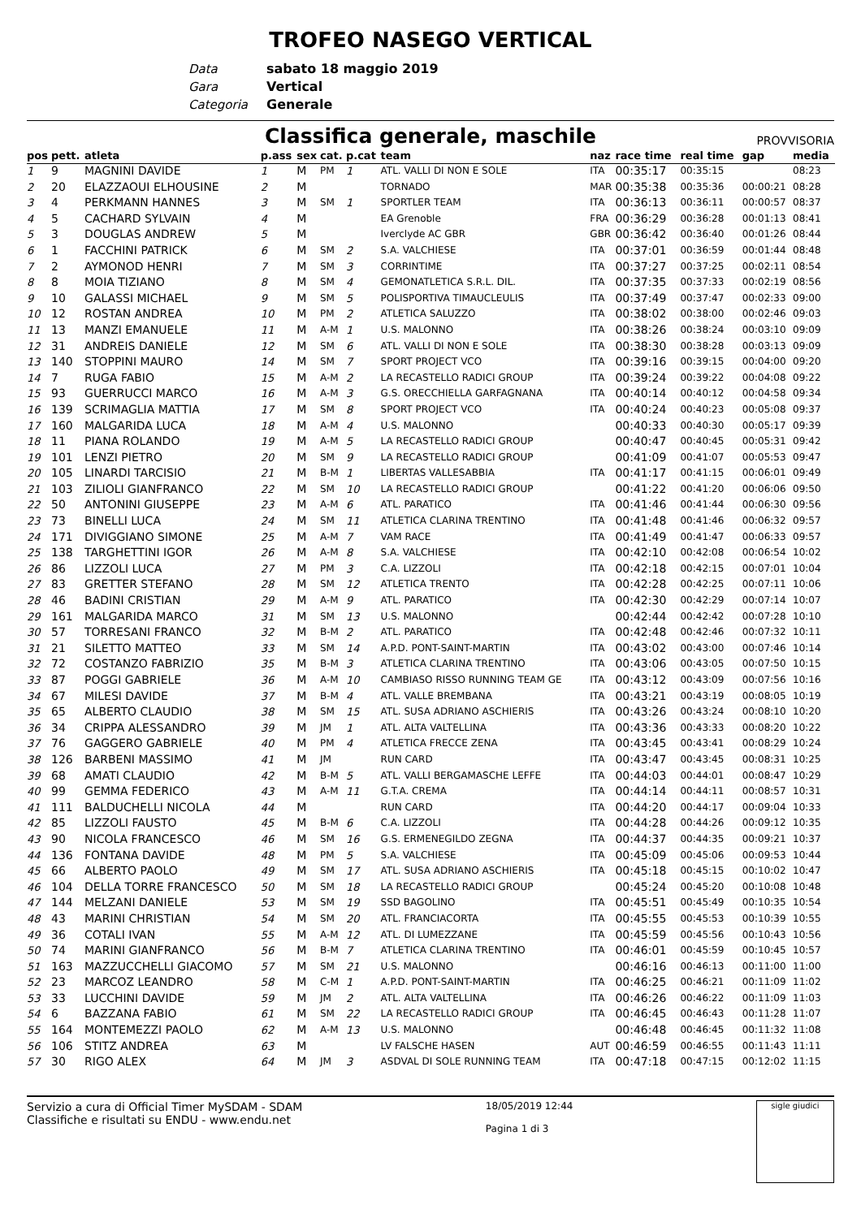TROFEO NASEGO VERTICAL
Data sabato 18 maggio 2019
Gara Vertical
Categoria Generale
Classifica generale, maschile PROVVISORIA
| pos | pett. | atleta | p.ass | sex | cat. | p.cat | team | naz | race time | real time | gap | media |
| --- | --- | --- | --- | --- | --- | --- | --- | --- | --- | --- | --- | --- |
| 1 | 9 | MAGNINI DAVIDE | 1 | M | PM | 1 | ATL. VALLI DI NON E SOLE | ITA | 00:35:17 | 00:35:15 | | 08:23 |
| 2 | 20 | ELAZZAOUI ELHOUSINE | 2 | M | | | TORNADO | MAR | 00:35:38 | 00:35:36 | 00:00:21 | 08:28 |
| 3 | 4 | PERKMANN HANNES | 3 | M | SM | 1 | SPORTLER TEAM | ITA | 00:36:13 | 00:36:11 | 00:00:57 | 08:37 |
| 4 | 5 | CACHARD SYLVAIN | 4 | M | | | EA Grenoble | FRA | 00:36:29 | 00:36:28 | 00:01:13 | 08:41 |
| 5 | 3 | DOUGLAS ANDREW | 5 | M | | | Iverclyde AC GBR | GBR | 00:36:42 | 00:36:40 | 00:01:26 | 08:44 |
| 6 | 1 | FACCHINI PATRICK | 6 | M | SM | 2 | S.A. VALCHIESE | ITA | 00:37:01 | 00:36:59 | 00:01:44 | 08:48 |
| 7 | 2 | AYMONOD HENRI | 7 | M | SM | 3 | CORRINTIME | ITA | 00:37:27 | 00:37:25 | 00:02:11 | 08:54 |
| 8 | 8 | MOIA TIZIANO | 8 | M | SM | 4 | GEMONATLETICA S.R.L. DIL. | ITA | 00:37:35 | 00:37:33 | 00:02:19 | 08:56 |
| 9 | 10 | GALASSI MICHAEL | 9 | M | SM | 5 | POLISPORTIVA TIMAUCLEULIS | ITA | 00:37:49 | 00:37:47 | 00:02:33 | 09:00 |
| 10 | 12 | ROSTAN ANDREA | 10 | M | PM | 2 | ATLETICA SALUZZO | ITA | 00:38:02 | 00:38:00 | 00:02:46 | 09:03 |
| 11 | 13 | MANZI EMANUELE | 11 | M | A-M | 1 | U.S. MALONNO | ITA | 00:38:26 | 00:38:24 | 00:03:10 | 09:09 |
| 12 | 31 | ANDREIS DANIELE | 12 | M | SM | 6 | ATL. VALLI DI NON E SOLE | ITA | 00:38:30 | 00:38:28 | 00:03:13 | 09:09 |
| 13 | 140 | STOPPINI MAURO | 14 | M | SM | 7 | SPORT PROJECT VCO | ITA | 00:39:16 | 00:39:15 | 00:04:00 | 09:20 |
| 14 | 7 | RUGA FABIO | 15 | M | A-M | 2 | LA RECASTELLO RADICI GROUP | ITA | 00:39:24 | 00:39:22 | 00:04:08 | 09:22 |
| 15 | 93 | GUERRUCCI MARCO | 16 | M | A-M | 3 | G.S. ORECCHIELLA GARFAGNANA | ITA | 00:40:14 | 00:40:12 | 00:04:58 | 09:34 |
| 16 | 139 | SCRIMAGLIA MATTIA | 17 | M | SM | 8 | SPORT PROJECT VCO | ITA | 00:40:24 | 00:40:23 | 00:05:08 | 09:37 |
| 17 | 160 | MALGARIDA LUCA | 18 | M | A-M | 4 | U.S. MALONNO | | 00:40:33 | 00:40:30 | 00:05:17 | 09:39 |
| 18 | 11 | PIANA ROLANDO | 19 | M | A-M | 5 | LA RECASTELLO RADICI GROUP | | 00:40:47 | 00:40:45 | 00:05:31 | 09:42 |
| 19 | 101 | LENZI PIETRO | 20 | M | SM | 9 | LA RECASTELLO RADICI GROUP | | 00:41:09 | 00:41:07 | 00:05:53 | 09:47 |
| 20 | 105 | LINARDI TARCISIO | 21 | M | B-M | 1 | LIBERTAS VALLESABBIA | ITA | 00:41:17 | 00:41:15 | 00:06:01 | 09:49 |
| 21 | 103 | ZILIOLI GIANFRANCO | 22 | M | SM | 10 | LA RECASTELLO RADICI GROUP | | 00:41:22 | 00:41:20 | 00:06:06 | 09:50 |
| 22 | 50 | ANTONINI GIUSEPPE | 23 | M | A-M | 6 | ATL. PARATICO | ITA | 00:41:46 | 00:41:44 | 00:06:30 | 09:56 |
| 23 | 73 | BINELLI LUCA | 24 | M | SM | 11 | ATLETICA CLARINA TRENTINO | ITA | 00:41:48 | 00:41:46 | 00:06:32 | 09:57 |
| 24 | 171 | DIVIGGIANO SIMONE | 25 | M | A-M | 7 | VAM RACE | ITA | 00:41:49 | 00:41:47 | 00:06:33 | 09:57 |
| 25 | 138 | TARGHETTINI IGOR | 26 | M | A-M | 8 | S.A. VALCHIESE | ITA | 00:42:10 | 00:42:08 | 00:06:54 | 10:02 |
| 26 | 86 | LIZZOLI LUCA | 27 | M | PM | 3 | C.A. LIZZOLI | ITA | 00:42:18 | 00:42:15 | 00:07:01 | 10:04 |
| 27 | 83 | GRETTER STEFANO | 28 | M | SM | 12 | ATLETICA TRENTO | ITA | 00:42:28 | 00:42:25 | 00:07:11 | 10:06 |
| 28 | 46 | BADINI CRISTIAN | 29 | M | A-M | 9 | ATL. PARATICO | ITA | 00:42:30 | 00:42:29 | 00:07:14 | 10:07 |
| 29 | 161 | MALGARIDA MARCO | 31 | M | SM | 13 | U.S. MALONNO | | 00:42:44 | 00:42:42 | 00:07:28 | 10:10 |
| 30 | 57 | TORRESANI FRANCO | 32 | M | B-M | 2 | ATL. PARATICO | ITA | 00:42:48 | 00:42:46 | 00:07:32 | 10:11 |
| 31 | 21 | SILETTO MATTEO | 33 | M | SM | 14 | A.P.D. PONT-SAINT-MARTIN | ITA | 00:43:02 | 00:43:00 | 00:07:46 | 10:14 |
| 32 | 72 | COSTANZO FABRIZIO | 35 | M | B-M | 3 | ATLETICA CLARINA TRENTINO | ITA | 00:43:06 | 00:43:05 | 00:07:50 | 10:15 |
| 33 | 87 | POGGI GABRIELE | 36 | M | A-M | 10 | CAMBIASO RISSO RUNNING TEAM GE | ITA | 00:43:12 | 00:43:09 | 00:07:56 | 10:16 |
| 34 | 67 | MILESI DAVIDE | 37 | M | B-M | 4 | ATL. VALLE BREMBANA | ITA | 00:43:21 | 00:43:19 | 00:08:05 | 10:19 |
| 35 | 65 | ALBERTO CLAUDIO | 38 | M | SM | 15 | ATL. SUSA ADRIANO ASCHIERIS | ITA | 00:43:26 | 00:43:24 | 00:08:10 | 10:20 |
| 36 | 34 | CRIPPA ALESSANDRO | 39 | M | JM | 1 | ATL. ALTA VALTELLINA | ITA | 00:43:36 | 00:43:33 | 00:08:20 | 10:22 |
| 37 | 76 | GAGGERO GABRIELE | 40 | M | PM | 4 | ATLETICA FRECCE ZENA | ITA | 00:43:45 | 00:43:41 | 00:08:29 | 10:24 |
| 38 | 126 | BARBENI MASSIMO | 41 | M | JM | | RUN CARD | ITA | 00:43:47 | 00:43:45 | 00:08:31 | 10:25 |
| 39 | 68 | AMATI CLAUDIO | 42 | M | B-M | 5 | ATL. VALLI BERGAMASCHE LEFFE | ITA | 00:44:03 | 00:44:01 | 00:08:47 | 10:29 |
| 40 | 99 | GEMMA FEDERICO | 43 | M | A-M | 11 | G.T.A. CREMA | ITA | 00:44:14 | 00:44:11 | 00:08:57 | 10:31 |
| 41 | 111 | BALDUCHELLI NICOLA | 44 | M | | | RUN CARD | ITA | 00:44:20 | 00:44:17 | 00:09:04 | 10:33 |
| 42 | 85 | LIZZOLI FAUSTO | 45 | M | B-M | 6 | C.A. LIZZOLI | ITA | 00:44:28 | 00:44:26 | 00:09:12 | 10:35 |
| 43 | 90 | NICOLA FRANCESCO | 46 | M | SM | 16 | G.S. ERMENEGILDO ZEGNA | ITA | 00:44:37 | 00:44:35 | 00:09:21 | 10:37 |
| 44 | 136 | FONTANA DAVIDE | 48 | M | PM | 5 | S.A. VALCHIESE | ITA | 00:45:09 | 00:45:06 | 00:09:53 | 10:44 |
| 45 | 66 | ALBERTO PAOLO | 49 | M | SM | 17 | ATL. SUSA ADRIANO ASCHIERIS | ITA | 00:45:18 | 00:45:15 | 00:10:02 | 10:47 |
| 46 | 104 | DELLA TORRE FRANCESCO | 50 | M | SM | 18 | LA RECASTELLO RADICI GROUP | | 00:45:24 | 00:45:20 | 00:10:08 | 10:48 |
| 47 | 144 | MELZANI DANIELE | 53 | M | SM | 19 | SSD BAGOLINO | ITA | 00:45:51 | 00:45:49 | 00:10:35 | 10:54 |
| 48 | 43 | MARINI CHRISTIAN | 54 | M | SM | 20 | ATL. FRANCIACORTA | ITA | 00:45:55 | 00:45:53 | 00:10:39 | 10:55 |
| 49 | 36 | COTALI IVAN | 55 | M | A-M | 12 | ATL. DI LUMEZZANE | ITA | 00:45:59 | 00:45:56 | 00:10:43 | 10:56 |
| 50 | 74 | MARINI GIANFRANCO | 56 | M | B-M | 7 | ATLETICA CLARINA TRENTINO | ITA | 00:46:01 | 00:45:59 | 00:10:45 | 10:57 |
| 51 | 163 | MAZZUCCHELLI GIACOMO | 57 | M | SM | 21 | U.S. MALONNO | | 00:46:16 | 00:46:13 | 00:11:00 | 11:00 |
| 52 | 23 | MARCOZ LEANDRO | 58 | M | C-M | 1 | A.P.D. PONT-SAINT-MARTIN | ITA | 00:46:25 | 00:46:21 | 00:11:09 | 11:02 |
| 53 | 33 | LUCCHINI DAVIDE | 59 | M | JM | 2 | ATL. ALTA VALTELLINA | ITA | 00:46:26 | 00:46:22 | 00:11:09 | 11:03 |
| 54 | 6 | BAZZANA FABIO | 61 | M | SM | 22 | LA RECASTELLO RADICI GROUP | ITA | 00:46:45 | 00:46:43 | 00:11:28 | 11:07 |
| 55 | 164 | MONTEMEZZI PAOLO | 62 | M | A-M | 13 | U.S. MALONNO | | 00:46:48 | 00:46:45 | 00:11:32 | 11:08 |
| 56 | 106 | STITZ ANDREA | 63 | M | | | LV FALSCHE HASEN | AUT | 00:46:59 | 00:46:55 | 00:11:43 | 11:11 |
| 57 | 30 | RIGO ALEX | 64 | M | JM | 3 | ASDVAL DI SOLE RUNNING TEAM | ITA | 00:47:18 | 00:47:15 | 00:12:02 | 11:15 |
Servizio a cura di Official Timer MySDAM - SDAM
Classifiche e risultati su ENDU - www.endu.net
18/05/2019 12:44
Pagina 1 di 3
sigle giudici